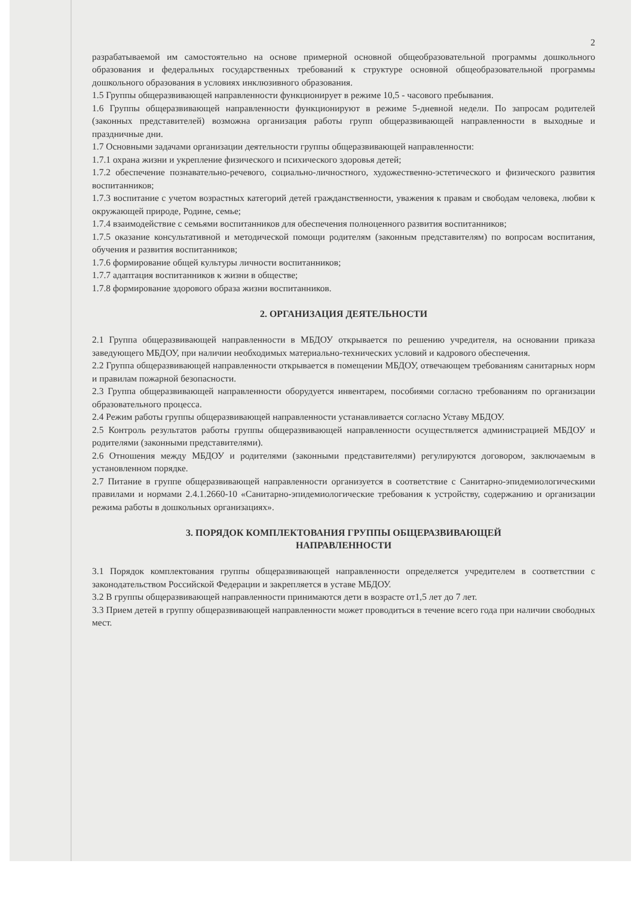2
разрабатываемой им самостоятельно на основе примерной основной общеобразовательной программы дошкольного образования и федеральных государственных требований к структуре основной общеобразовательной программы дошкольного образования в условиях инклюзивного образования.
1.5 Группы общеразвивающей направленности функционирует в режиме 10,5 - часового пребывания.
1.6 Группы общеразвивающей направленности функционируют в режиме 5-дневной недели. По запросам родителей (законных представителей) возможна организация работы групп общеразвивающей направленности в выходные и праздничные дни.
1.7 Основными задачами организации деятельности группы общеразвивающей направленности:
1.7.1 охрана жизни и укрепление физического и психического здоровья детей;
1.7.2 обеспечение познавательно-речевого, социально-личностного, художественно-эстетического и физического развития воспитанников;
1.7.3 воспитание с учетом возрастных категорий детей гражданственности, уважения к правам и свободам человека, любви к окружающей природе, Родине, семье;
1.7.4 взаимодействие с семьями воспитанников для обеспечения полноценного развития воспитанников;
1.7.5 оказание консультативной и методической помощи родителям (законным представителям) по вопросам воспитания, обучения и развития воспитанников;
1.7.6 формирование общей культуры личности воспитанников;
1.7.7 адаптация воспитанников к жизни в обществе;
1.7.8 формирование здорового образа жизни воспитанников.
2. ОРГАНИЗАЦИЯ ДЕЯТЕЛЬНОСТИ
2.1 Группа общеразвивающей направленности в МБДОУ открывается по решению учредителя, на основании приказа заведующего МБДОУ, при наличии необходимых материально-технических условий и кадрового обеспечения.
2.2 Группа общеразвивающей направленности открывается в помещении МБДОУ, отвечающем требованиям санитарных норм и правилам пожарной безопасности.
2.3 Группа общеразвивающей направленности оборудуется инвентарем, пособиями согласно требованиям по организации образовательного процесса.
2.4 Режим работы группы общеразвивающей направленности устанавливается согласно Уставу МБДОУ.
2.5 Контроль результатов работы группы общеразвивающей направленности осуществляется администрацией МБДОУ и родителями (законными представителями).
2.6 Отношения между МБДОУ и родителями (законными представителями) регулируются договором, заключаемым в установленном порядке.
2.7 Питание в группе общеразвивающей направленности организуется в соответствие с Санитарно-эпидемиологическими правилами и нормами 2.4.1.2660-10 «Санитарно-эпидемиологические требования к устройству, содержанию и организации режима работы в дошкольных организациях».
3. ПОРЯДОК КОМПЛЕКТОВАНИЯ ГРУППЫ ОБЩЕРАЗВИВАЮЩЕЙ
НАПРАВЛЕННОСТИ
3.1 Порядок комплектования группы общеразвивающей направленности определяется учредителем в соответствии с законодательством Российской Федерации и закрепляется в уставе МБДОУ.
3.2 В группы общеразвивающей направленности принимаются дети в возрасте от1,5 лет до 7 лет.
3.3 Прием детей в группу общеразвивающей направленности может проводиться в течение всего года при наличии свободных мест.